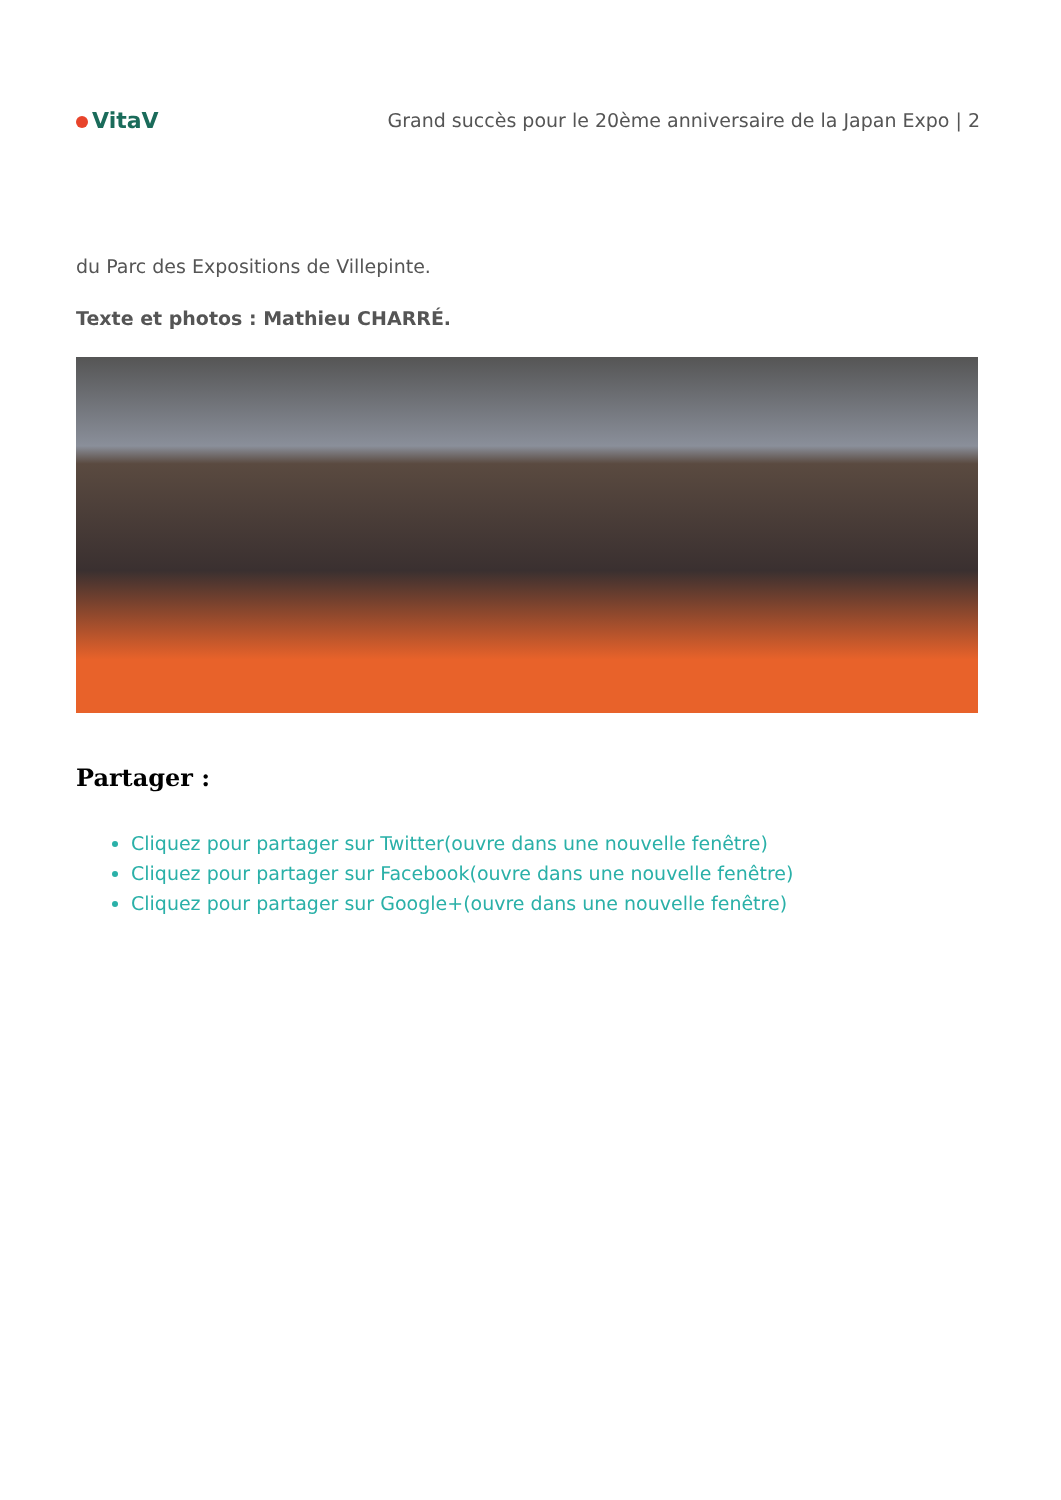VitaV
Grand succès pour le 20ème anniversaire de la Japan Expo | 2
du Parc des Expositions de Villepinte.
Texte et photos : Mathieu CHARRÉ.
Partager :
Cliquez pour partager sur Twitter(ouvre dans une nouvelle fenêtre)
Cliquez pour partager sur Facebook(ouvre dans une nouvelle fenêtre)
Cliquez pour partager sur Google+(ouvre dans une nouvelle fenêtre)